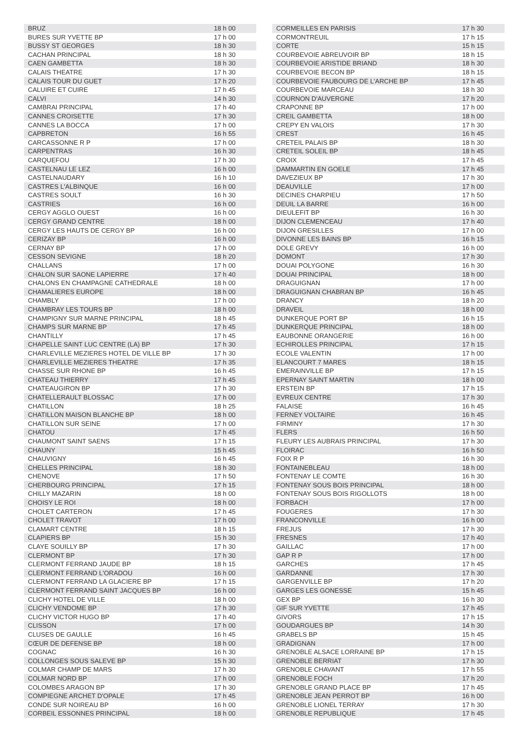| BRUZ | 18 h 00 |
| BURES SUR YVETTE BP | 17 h 00 |
| BUSSY ST GEORGES | 18 h 30 |
| CACHAN PRINCIPAL | 18 h 30 |
| CAEN GAMBETTA | 18 h 30 |
| CALAIS THEATRE | 17 h 30 |
| CALAIS TOUR DU GUET | 17 h 20 |
| CALUIRE ET CUIRE | 17 h 45 |
| CALVI | 14 h 30 |
| CAMBRAI PRINCIPAL | 17 h 40 |
| CANNES CROISETTE | 17 h 30 |
| CANNES LA BOCCA | 17 h 00 |
| CAPBRETON | 16 h 55 |
| CARCASSONNE R P | 17 h 00 |
| CARPENTRAS | 16 h 30 |
| CARQUEFOU | 17 h 30 |
| CASTELNAU LE LEZ | 16 h 00 |
| CASTELNAUDARY | 16 h 10 |
| CASTRES L'ALBINQUE | 16 h 00 |
| CASTRES SOULT | 16 h 30 |
| CASTRIES | 16 h 00 |
| CERGY AGGLO OUEST | 16 h 00 |
| CERGY GRAND CENTRE | 18 h 00 |
| CERGY LES HAUTS DE CERGY BP | 16 h 00 |
| CERIZAY BP | 16 h 00 |
| CERNAY BP | 17 h 00 |
| CESSON SEVIGNE | 18 h 20 |
| CHALLANS | 17 h 00 |
| CHALON SUR SAONE LAPIERRE | 17 h 40 |
| CHALONS EN CHAMPAGNE CATHEDRALE | 18 h 00 |
| CHAMALIERES EUROPE | 18 h 00 |
| CHAMBLY | 17 h 00 |
| CHAMBRAY LES TOURS BP | 18 h 00 |
| CHAMPIGNY SUR MARNE PRINCIPAL | 18 h 45 |
| CHAMPS SUR MARNE BP | 17 h 45 |
| CHANTILLY | 17 h 45 |
| CHAPELLE SAINT LUC CENTRE (LA) BP | 17 h 30 |
| CHARLEVILLE MEZIERES HOTEL DE VILLE BP | 17 h 30 |
| CHARLEVILLE MEZIERES THEATRE | 17 h 35 |
| CHASSE SUR RHONE BP | 16 h 45 |
| CHATEAU THIERRY | 17 h 45 |
| CHATEAUGIRON BP | 17 h 30 |
| CHATELLERAULT BLOSSAC | 17 h 00 |
| CHATILLON | 18 h 25 |
| CHATILLON MAISON BLANCHE BP | 18 h 00 |
| CHATILLON SUR SEINE | 17 h 00 |
| CHATOU | 17 h 45 |
| CHAUMONT SAINT SAENS | 17 h 15 |
| CHAUNY | 15 h 45 |
| CHAUVIGNY | 16 h 45 |
| CHELLES PRINCIPAL | 18 h 30 |
| CHENOVE | 17 h 50 |
| CHERBOURG PRINCIPAL | 17 h 15 |
| CHILLY MAZARIN | 18 h 00 |
| CHOISY LE ROI | 18 h 00 |
| CHOLET CARTERON | 17 h 45 |
| CHOLET TRAVOT | 17 h 00 |
| CLAMART CENTRE | 18 h 15 |
| CLAPIERS BP | 15 h 30 |
| CLAYE SOUILLY BP | 17 h 30 |
| CLERMONT BP | 17 h 30 |
| CLERMONT FERRAND JAUDE BP | 18 h 15 |
| CLERMONT FERRAND L'ORADOU | 16 h 00 |
| CLERMONT FERRAND LA GLACIERE BP | 17 h 15 |
| CLERMONT FERRAND SAINT JACQUES BP | 16 h 00 |
| CLICHY HOTEL DE VILLE | 18 h 00 |
| CLICHY VENDOME BP | 17 h 30 |
| CLICHY VICTOR HUGO BP | 17 h 40 |
| CLISSON | 17 h 00 |
| CLUSES DE GAULLE | 16 h 45 |
| CŒUR DE DEFENSE BP | 18 h 00 |
| COGNAC | 16 h 30 |
| COLLONGES SOUS SALEVE BP | 15 h 30 |
| COLMAR CHAMP DE MARS | 17 h 30 |
| COLMAR NORD BP | 17 h 00 |
| COLOMBES ARAGON BP | 17 h 30 |
| COMPIEGNE ARCHET D'OPALE | 17 h 45 |
| CONDE SUR NOIREAU BP | 16 h 00 |
| CORBEIL ESSONNES PRINCIPAL | 18 h 00 |
| CORMEILLES EN PARISIS | 17 h 30 |
| CORMONTREUIL | 17 h 15 |
| CORTE | 15 h 15 |
| COURBEVOIE ABREUVOIR BP | 18 h 15 |
| COURBEVOIE ARISTIDE BRIAND | 18 h 30 |
| COURBEVOIE BECON BP | 18 h 15 |
| COURBEVOIE FAUBOURG DE L'ARCHE BP | 17 h 45 |
| COURBEVOIE MARCEAU | 18 h 30 |
| COURNON D'AUVERGNE | 17 h 20 |
| CRAPONNE BP | 17 h 00 |
| CREIL GAMBETTA | 18 h 00 |
| CREPY EN VALOIS | 17 h 30 |
| CREST | 16 h 45 |
| CRETEIL PALAIS BP | 18 h 30 |
| CRETEIL SOLEIL BP | 18 h 45 |
| CROIX | 17 h 45 |
| DAMMARTIN EN GOELE | 17 h 45 |
| DAVEZIEUX BP | 17 h 30 |
| DEAUVILLE | 17 h 00 |
| DECINES CHARPIEU | 17 h 50 |
| DEUIL LA BARRE | 16 h 00 |
| DIEULEFIT BP | 16 h 30 |
| DIJON CLEMENCEAU | 17 h 40 |
| DIJON GRESILLES | 17 h 00 |
| DIVONNE LES BAINS BP | 16 h 15 |
| DOLE GREVY | 16 h 00 |
| DOMONT | 17 h 30 |
| DOUAI POLYGONE | 16 h 30 |
| DOUAI PRINCIPAL | 18 h 00 |
| DRAGUIGNAN | 17 h 00 |
| DRAGUIGNAN CHABRAN BP | 16 h 45 |
| DRANCY | 18 h 20 |
| DRAVEIL | 18 h 00 |
| DUNKERQUE PORT BP | 16 h 15 |
| DUNKERQUE PRINCIPAL | 18 h 00 |
| EAUBONNE ORANGERIE | 16 h 00 |
| ECHIROLLES PRINCIPAL | 17 h 15 |
| ECOLE VALENTIN | 17 h 00 |
| ELANCOURT 7 MARES | 18 h 15 |
| EMERAINVILLE BP | 17 h 15 |
| EPERNAY SAINT MARTIN | 18 h 00 |
| ERSTEIN BP | 17 h 15 |
| EVREUX CENTRE | 17 h 30 |
| FALAISE | 16 h 45 |
| FERNEY VOLTAIRE | 16 h 45 |
| FIRMINY | 17 h 30 |
| FLERS | 16 h 50 |
| FLEURY LES AUBRAIS PRINCIPAL | 17 h 30 |
| FLOIRAC | 16 h 50 |
| FOIX R P | 16 h 30 |
| FONTAINEBLEAU | 18 h 00 |
| FONTENAY LE COMTE | 16 h 30 |
| FONTENAY SOUS BOIS PRINCIPAL | 18 h 00 |
| FONTENAY SOUS BOIS RIGOLLOTS | 18 h 00 |
| FORBACH | 17 h 00 |
| FOUGERES | 17 h 30 |
| FRANCONVILLE | 16 h 00 |
| FREJUS | 17 h 30 |
| FRESNES | 17 h 40 |
| GAILLAC | 17 h 00 |
| GAP R P | 17 h 00 |
| GARCHES | 17 h 45 |
| GARDANNE | 17 h 30 |
| GARGENVILLE BP | 17 h 20 |
| GARGES LES GONESSE | 15 h 45 |
| GEX BP | 16 h 30 |
| GIF SUR YVETTE | 17 h 45 |
| GIVORS | 17 h 15 |
| GOUDARGUES BP | 14 h 30 |
| GRABELS BP | 15 h 45 |
| GRADIGNAN | 17 h 00 |
| GRENOBLE ALSACE LORRAINE BP | 17 h 15 |
| GRENOBLE BERRIAT | 17 h 30 |
| GRENOBLE CHAVANT | 17 h 55 |
| GRENOBLE FOCH | 17 h 20 |
| GRENOBLE GRAND PLACE BP | 17 h 45 |
| GRENOBLE JEAN PERROT BP | 16 h 00 |
| GRENOBLE LIONEL TERRAY | 17 h 30 |
| GRENOBLE REPUBLIQUE | 17 h 45 |